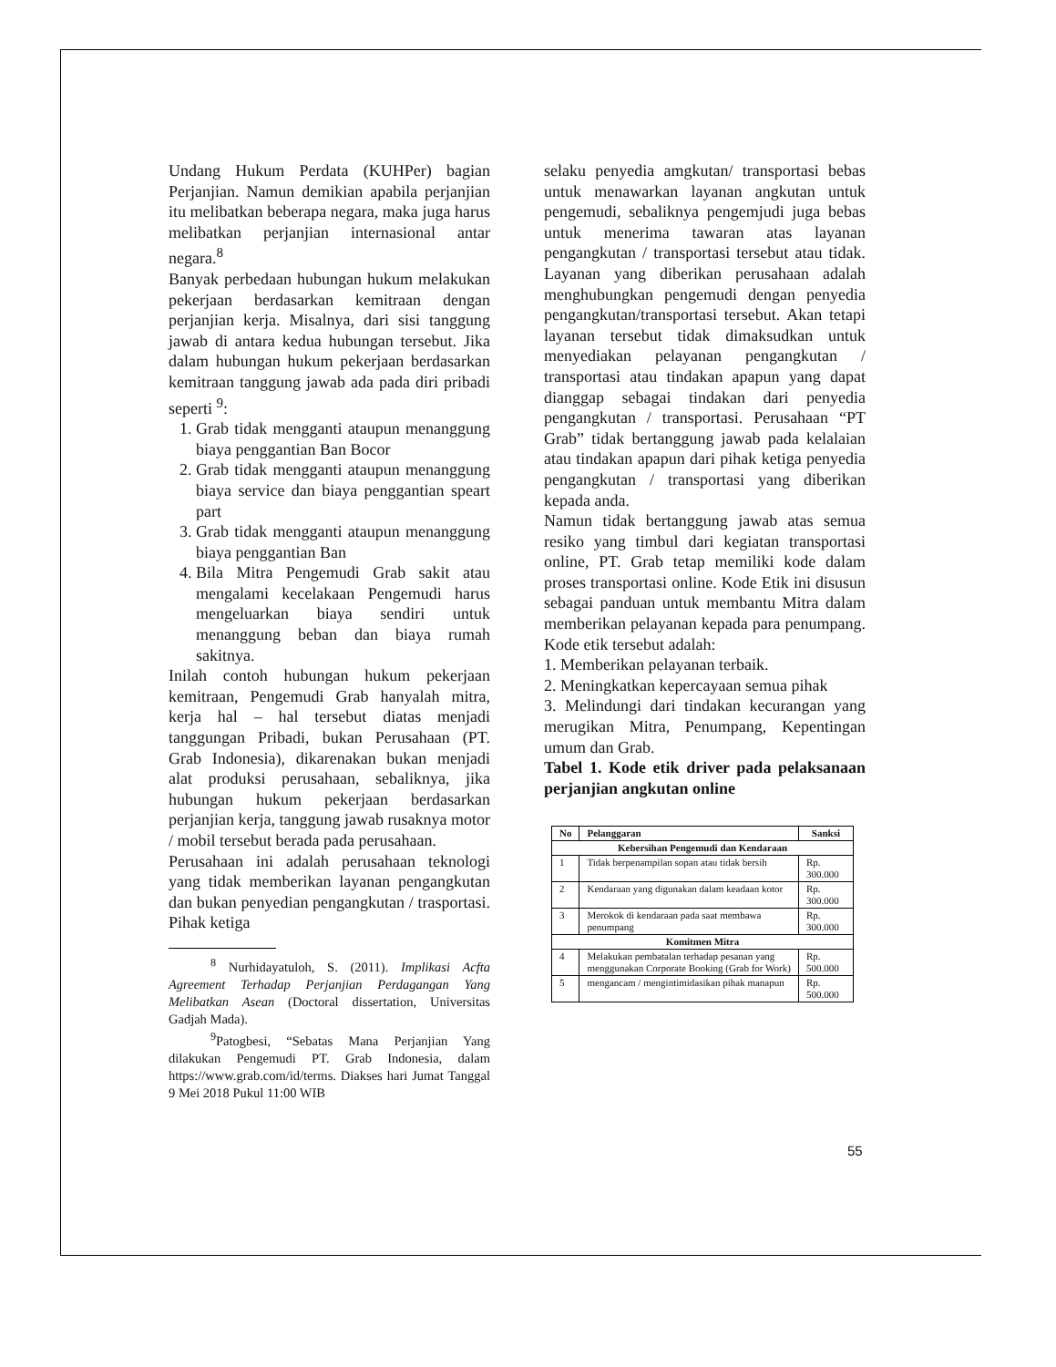Undang Hukum Perdata (KUHPer) bagian Perjanjian. Namun demikian apabila perjanjian itu melibatkan beberapa negara, maka juga harus melibatkan perjanjian internasional antar negara.<sup>8</sup>
Banyak perbedaan hubungan hukum melakukan pekerjaan berdasarkan kemitraan dengan perjanjian kerja. Misalnya, dari sisi tanggung jawab di antara kedua hubungan tersebut. Jika dalam hubungan hukum pekerjaan berdasarkan kemitraan tanggung jawab ada pada diri pribadi seperti <sup>9</sup>:
1. Grab tidak mengganti ataupun menanggung biaya penggantian Ban Bocor
2. Grab tidak mengganti ataupun menanggung biaya service dan biaya penggantian speart part
3. Grab tidak mengganti ataupun menanggung biaya penggantian Ban
4. Bila Mitra Pengemudi Grab sakit atau mengalami kecelakaan Pengemudi harus mengeluarkan biaya sendiri untuk menanggung beban dan biaya rumah sakitnya.
Inilah contoh hubungan hukum pekerjaan kemitraan, Pengemudi Grab hanyalah mitra, kerja hal – hal tersebut diatas menjadi tanggungan Pribadi, bukan Perusahaan (PT. Grab Indonesia), dikarenakan bukan menjadi alat produksi perusahaan, sebaliknya, jika hubungan hukum pekerjaan berdasarkan perjanjian kerja, tanggung jawab rusaknya motor / mobil tersebut berada pada perusahaan.
Perusahaan ini adalah perusahaan teknologi yang tidak memberikan layanan pengangkutan dan bukan penyedian pengangkutan / trasportasi. Pihak ketiga
<sup>8</sup> Nurhidayatuloh, S. (2011). Implikasi Acfta Agreement Terhadap Perjanjian Perdagangan Yang Melibatkan Asean (Doctoral dissertation, Universitas Gadjah Mada).
<sup>9</sup> Patogbesi, “Sebatas Mana Perjanjian Yang dilakukan Pengemudi PT. Grab Indonesia, dalam https://www.grab.com/id/terms. Diakses hari Jumat Tanggal 9 Mei 2018 Pukul 11:00 WIB
selaku penyedia amgkutan/ transportasi bebas untuk menawarkan layanan angkutan untuk pengemudi, sebaliknya pengemjudi juga bebas untuk menerima tawaran atas layanan pengangkutan / transportasi tersebut atau tidak. Layanan yang diberikan perusahaan adalah menghubungkan pengemudi dengan penyedia pengangkutan/transportasi tersebut. Akan tetapi layanan tersebut tidak dimaksudkan untuk menyediakan pelayanan pengangkutan / transportasi atau tindakan apapun yang dapat dianggap sebagai tindakan dari penyedia pengangkutan / transportasi. Perusahaan “PT Grab” tidak bertanggung jawab pada kelalaian atau tindakan apapun dari pihak ketiga penyedia pengangkutan / transportasi yang diberikan kepada anda.
Namun tidak bertanggung jawab atas semua resiko yang timbul dari kegiatan transportasi online, PT. Grab tetap memiliki kode dalam proses transportasi online. Kode Etik ini disusun sebagai panduan untuk membantu Mitra dalam memberikan pelayanan kepada para penumpang. Kode etik tersebut adalah:
1. Memberikan pelayanan terbaik.
2. Meningkatkan kepercayaan semua pihak
3. Melindungi dari tindakan kecurangan yang merugikan Mitra, Penumpang, Kepentingan umum dan Grab.
Tabel 1. Kode etik driver pada pelaksanaan perjanjian angkutan online
| No | Pelanggaran | Sanksi |
| --- | --- | --- |
| Kebersihan Pengemudi dan Kendaraan | | |
| 1 | Tidak berpenampilan sopan atau tidak bersih | Rp. 300.000 |
| 2 | Kendaraan yang digunakan dalam keadaan kotor | Rp. 300.000 |
| 3 | Merokok di kendaraan pada saat membawa penumpang | Rp. 300.000 |
| Komitmen Mitra | | |
| 4 | Melakukan pembatalan terhadap pesanan yang menggunakan Corporate Booking (Grab for Work) | Rp. 500.000 |
| 5 | mengancam / mengintimidasikan pihak manapun | Rp. 500.000 |
55